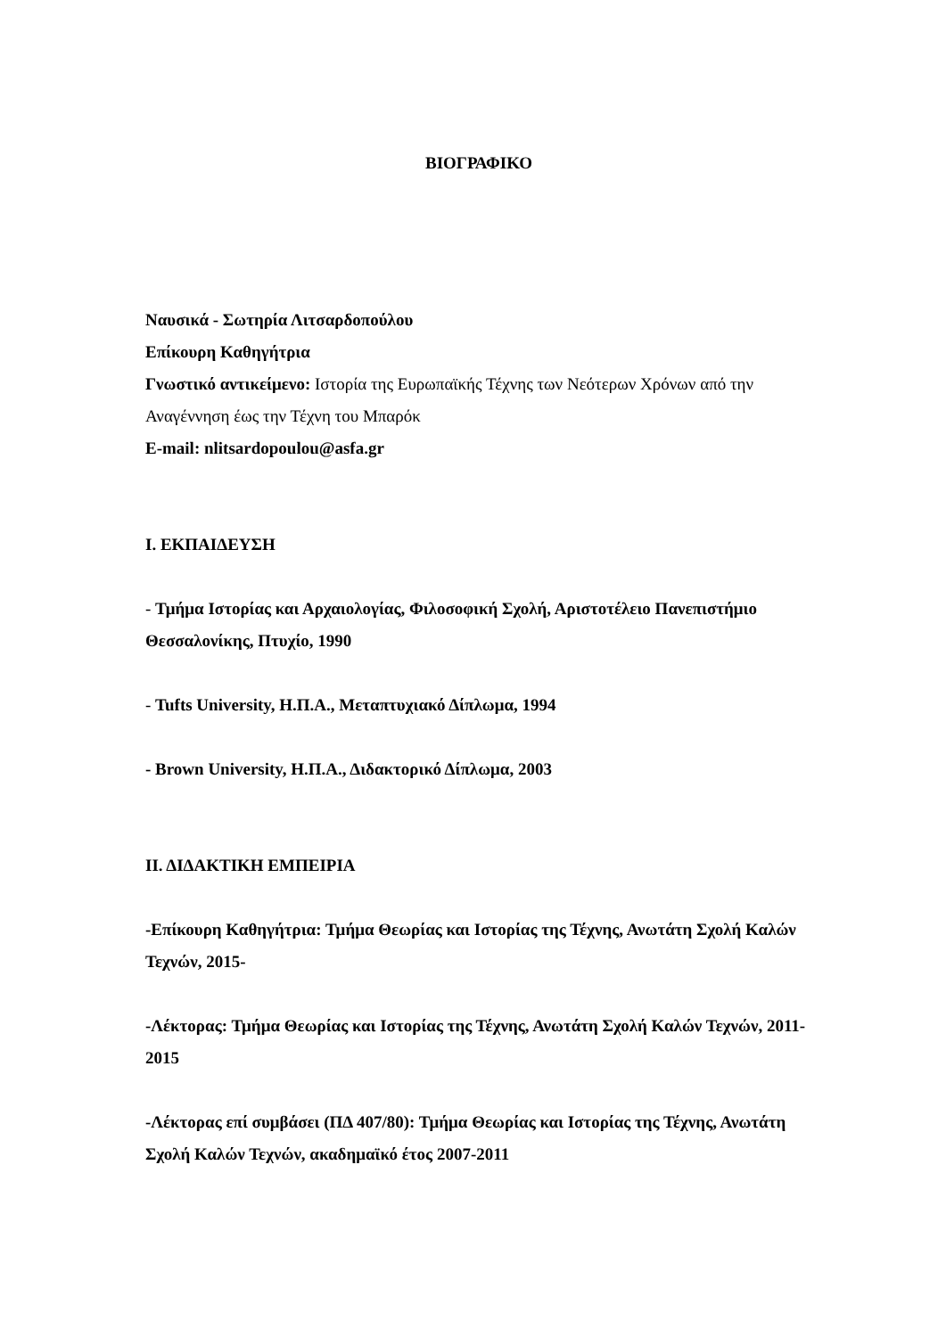ΒΙΟΓΡΑΦΙΚΟ
Ναυσικά - Σωτηρία Λιτσαρδοπούλου
Επίκουρη Καθηγήτρια
Γνωστικό αντικείμενο: Ιστορία της Ευρωπαϊκής Τέχνης των Νεότερων Χρόνων από την Αναγέννηση έως την Τέχνη του Μπαρόκ
E-mail: nlitsardopoulou@asfa.gr
Ι. ΕΚΠΑΙΔΕΥΣΗ
- Τμήμα Ιστορίας και Αρχαιολογίας, Φιλοσοφική Σχολή, Αριστοτέλειο Πανεπιστήμιο Θεσσαλονίκης, Πτυχίο, 1990
- Tufts University, Η.Π.Α., Μεταπτυχιακό Δίπλωμα, 1994
- Brown University, Η.Π.Α., Διδακτορικό Δίπλωμα, 2003
ΙΙ. ΔΙΔΑΚΤΙΚΗ ΕΜΠΕΙΡΙΑ
-Επίκουρη Καθηγήτρια: Τμήμα Θεωρίας και Ιστορίας της Τέχνης, Ανωτάτη Σχολή Καλών Τεχνών, 2015-
-Λέκτορας: Τμήμα Θεωρίας και Ιστορίας της Τέχνης, Ανωτάτη Σχολή Καλών Τεχνών, 2011-2015
-Λέκτορας επί συμβάσει (ΠΔ 407/80): Τμήμα Θεωρίας και Ιστορίας της Τέχνης, Ανωτάτη Σχολή Καλών Τεχνών, ακαδημαϊκό έτος 2007-2011